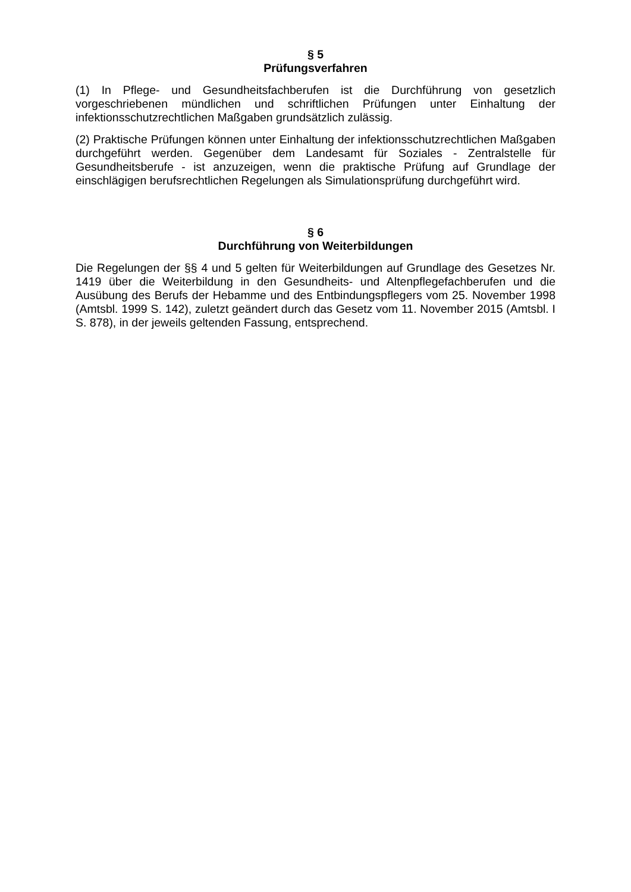§ 5
Prüfungsverfahren
(1) In Pflege- und Gesundheitsfachberufen ist die Durchführung von gesetzlich vorgeschriebenen mündlichen und schriftlichen Prüfungen unter Einhaltung der infektionsschutzrechtlichen Maßgaben grundsätzlich zulässig.
(2) Praktische Prüfungen können unter Einhaltung der infektionsschutzrechtlichen Maßgaben durchgeführt werden. Gegenüber dem Landesamt für Soziales - Zentralstelle für Gesundheitsberufe - ist anzuzeigen, wenn die praktische Prüfung auf Grundlage der einschlägigen berufsrechtlichen Regelungen als Simulationsprüfung durchgeführt wird.
§ 6
Durchführung von Weiterbildungen
Die Regelungen der §§ 4 und 5 gelten für Weiterbildungen auf Grundlage des Gesetzes Nr. 1419 über die Weiterbildung in den Gesundheits- und Altenpflegefachberufen und die Ausübung des Berufs der Hebamme und des Entbindungspflegers vom 25. November 1998 (Amtsbl. 1999 S. 142), zuletzt geändert durch das Gesetz vom 11. November 2015 (Amtsbl. I S. 878), in der jeweils geltenden Fassung, entsprechend.